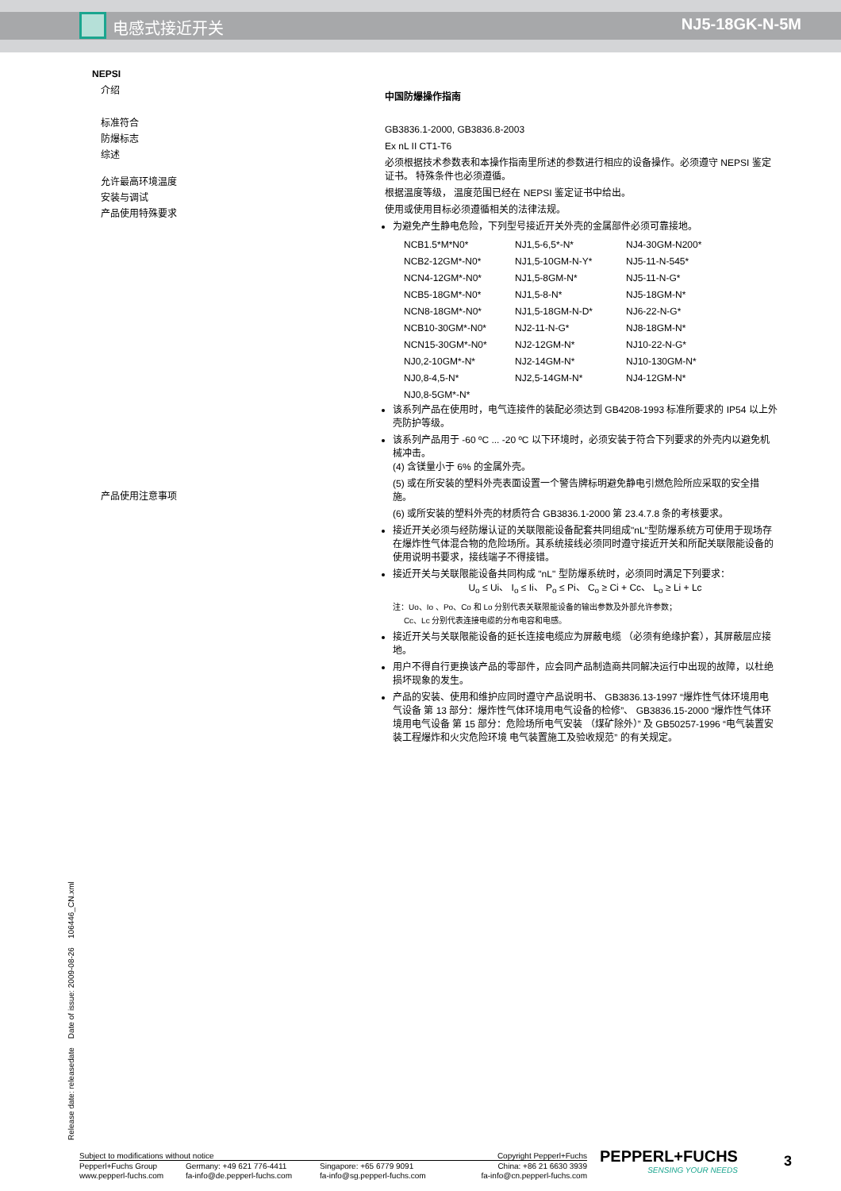电感式接近开关 NJ5-18GK-N-5M
NEPSI
介绍
标准符合
防爆标志
综述
允许最高环境温度
安装与调试
产品使用特殊要求
产品使用注意事项
中国防爆操作指南
GB3836.1-2000, GB3836.8-2003
Ex nL II CT1-T6
必须根据技术参数表和本操作指南里所述的参数进行相应的设备操作。必须遵守 NEPSI 鉴定证书。 特殊条件也必须遵循。
根据温度等级， 温度范围已经在 NEPSI 鉴定证书中给出。
使用或使用目标必须遵循相关的法律法规。
为避免产生静电危险，下列型号接近开关外壳的金属部件必须可靠接地。
| NCB1.5*M*N0* | NJ1,5-6,5*-N* | NJ4-30GM-N200* |
| NCB2-12GM*-N0* | NJ1,5-10GM-N-Y* | NJ5-11-N-545* |
| NCN4-12GM*-N0* | NJ1,5-8GM-N* | NJ5-11-N-G* |
| NCB5-18GM*-N0* | NJ1,5-8-N* | NJ5-18GM-N* |
| NCN8-18GM*-N0* | NJ1,5-18GM-N-D* | NJ6-22-N-G* |
| NCB10-30GM*-N0* | NJ2-11-N-G* | NJ8-18GM-N* |
| NCN15-30GM*-N0* | NJ2-12GM-N* | NJ10-22-N-G* |
| NJ0,2-10GM*-N* | NJ2-14GM-N* | NJ10-130GM-N* |
| NJ0,8-4,5-N* | NJ2,5-14GM-N* | NJ4-12GM-N* |
| NJ0,8-5GM*-N* | | |
该系列产品在使用时，电气连接件的装配必须达到 GB4208-1993 标准所要求的 IP54 以上外壳防护等级。
该系列产品用于 -60 ºC ... -20 ºC 以下环境时，必须安装于符合下列要求的外壳内以避免机械冲击。
(4) 含镁量小于 6% 的金属外壳。
(5) 或在所安装的塑料外壳表面设置一个警告牌标明避免静电引燃危险所应采取的安全措施。
(6) 或所安装的塑料外壳的材质符合 GB3836.1-2000 第 23.4.7.8 条的考核要求。
接近开关必须与经防爆认证的关联限能设备配套共同组成"nL"型防爆系统方可使用于现场存在爆炸性气体混合物的危险场所。其系统接线必须同时遵守接近开关和所配关联限能设备的使用说明书要求，接线端子不得接错。
接近开关与关联限能设备共同构成 "nL" 型防爆系统时，必须同时满足下列要求：
U<sub>o</sub> ≤ Ui、 I<sub>o</sub> ≤ Ii、 P<sub>o</sub> ≤ Pi、 C<sub>o</sub> ≥ Ci + Cc、 L<sub>o</sub> ≥ Li + Lc
注：Uo、Io 、Po、Co 和 Lo 分别代表关联限能设备的输出参数及外部允许参数；
Cc、Lc 分别代表连接电缆的分布电容和电感。
接近开关与关联限能设备的延长连接电缆应为屏蔽电缆 （必须有绝缘护套），其屏蔽层应接地。
用户不得自行更换该产品的零部件，应会同产品制造商共同解决运行中出现的故障，以杜绝损坏现象的发生。
产品的安装、使用和维护应同时遵守产品说明书、 GB3836.13-1997 “爆炸性气体环境用电气设备 第 13 部分：爆炸性气体环境用电气设备的检修”、 GB3836.15-2000 “爆炸性气体环境用电气设备 第 15 部分：危险场所电气安装 （煤矿除外）” 及 GB50257-1996 “电气装置安装工程爆炸和火灾危险环境 电气装置施工及验收规范” 的有关规定。
Release date: releasedate Date of issue: 2009-08-26 106446_CN.xml
Subject to modifications without notice Copyright Pepperl+Fuchs
| Pepperl+Fuchs Group | Germany: +49 621 776-4411 | Singapore: +65 6779 9091 | China: +86 21 6630 3939 |
| www.pepperl-fuchs.com | fa-info@de.pepperl-fuchs.com | fa-info@sg.pepperl-fuchs.com | fa-info@cn.pepperl-fuchs.com |
PEPPERL+FUCHS
SENSING YOUR NEEDS
3